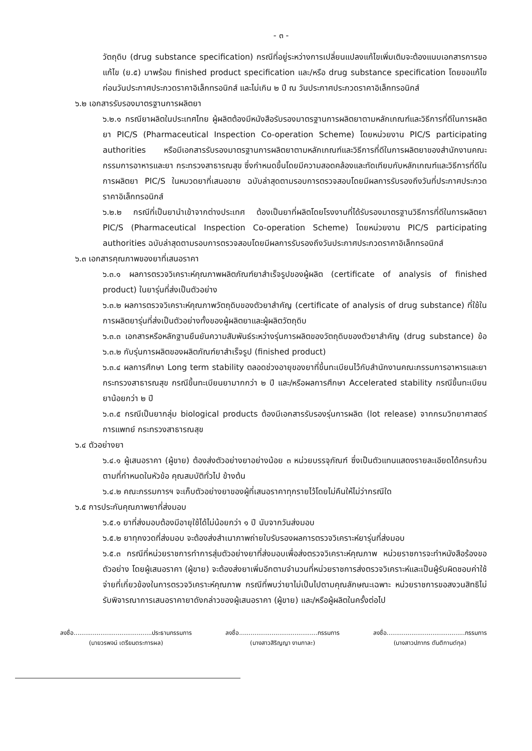- ๓ -
วัตถุดิบ (drug substance specification) กรณีที่อยู่ระหว่างการเปลี่ยนแปลงแก้ไขเพิ่มเติมจะต้องแนบเอกสารการขอแก้ไข (ย.๕) มาพร้อม finished product specification และ/หรือ drug substance specification โดยขอแก้ไขก่อนวันประกาศประกวดราคาอิเล็กทรอนิกส์ และไม่เกิน ๒ ปี ณ วันประกาศประกวดราคาอิเล็กทรอนิกส์
๖.๒ เอกสารรับรองมาตรฐานการผลิตยา
๖.๒.๑ กรณียาผลิตในประเทศไทย ผู้ผลิตต้องมีหนังสือรับรองมาตรฐานการผลิตยาตามหลักเกณฑ์และวิธีการที่ดีในการผลิตยา PIC/S (Pharmaceutical Inspection Co-operation Scheme) โดยหน่วยงาน PIC/S participating authorities หรือมีเอกสารรับรองมาตรฐานการผลิตยาตามหลักเกณฑ์และวิธีการที่ดีในการผลิตยาของสำนักงานคณะกรรมการอาหารและยา กระทรวงสาธารณสุข ซึ่งกำหนดขึ้นโดยมีความสอดคล้องและทัดเทียมกับหลักเกณฑ์และวิธีการที่ดีในการผลิตยา PIC/S ในหมวดยาที่เสนอขาย ฉบับล่าสุดตามรอบการตรวจสอบโดยมีผลการรับรองถึงวันที่ประกาศประกวดราคาอิเล็กทรอนิกส์
๖.๒.๒ กรณีที่เป็นยานำเข้าจากต่างประเทศ ต้องเป็นยาที่ผลิตโดยโรงงานที่ได้รับรองมาตรฐานวิธีการที่ดีในการผลิตยา PIC/S (Pharmaceutical Inspection Co-operation Scheme) โดยหน่วยงาน PIC/S participating authorities ฉบับล่าสุดตามรอบการตรวจสอบโดยมีผลการรับรองถึงวันประกาศประกวดราคาอิเล็กทรอนิกส์
๖.๓ เอกสารคุณภาพของยาที่เสนอราคา
๖.๓.๑ ผลการตรวจวิเคราะห์คุณภาพผลิตภัณฑ์ยาสำเร็จรูปของผู้ผลิต (certificate of analysis of finished product) ในยารุ่นที่ส่งเป็นตัวอย่าง
๖.๓.๒ ผลการตรวจวิเคราะห์คุณภาพวัตถุดิบของตัวยาสำคัญ (certificate of analysis of drug substance) ที่ใช้ในการผลิตยารุ่นที่ส่งเป็นตัวอย่างทั้งของผู้ผลิตยาและผู้ผลิตวัตถุดิบ
๖.๓.๓ เอกสารหรือหลักฐานยืนยันความสัมพันธ์ระหว่างรุ่นการผลิตของวัตถุดิบของตัวยาสำคัญ (drug substance) ข้อ ๖.๓.๒ กับรุ่นการผลิตของผลิตภัณฑ์ยาสำเร็จรูป (finished product)
๖.๓.๔ ผลการศึกษา Long term stability ตลอดช่วงอายุของยาที่ขึ้นทะเบียนไว้กับสำนักงานคณะกรรมการอาหารและยา กระทรวงสาธารณสุข กรณีขึ้นทะเบียนยามากกว่า ๒ ปี และ/หรือผลการศึกษา Accelerated stability กรณีขึ้นทะเบียนยาน้อยกว่า ๒ ปี
๖.๓.๕ กรณีเป็นยากลุ่ม biological products ต้องมีเอกสารรับรองรุ่นการผลิต (lot release) จากกรมวิทยาศาสตร์การแพทย์ กระทรวงสาธารณสุข
๖.๔ ตัวอย่างยา
๖.๔.๑ ผู้เสนอราคา (ผู้ขาย) ต้องส่งตัวอย่างยาอย่างน้อย ๓ หน่วยบรรจุภัณฑ์ ซึ่งเป็นตัวแทนแสดงรายละเอียดได้ครบถ้วนตามที่กำหนดในหัวข้อ คุณสมบัติทั่วไป ข้างต้น
๖.๔.๒ คณะกรรมการฯ จะเก็บตัวอย่างยาของผู้ที่เสนอราคาทุกรายไว้โดยไม่คืนให้ไม่ว่ากรณีใด
๖.๕ การประกันคุณภาพยาที่ส่งมอบ
๖.๕.๑ ยาที่ส่งมอบต้องมีอายุใช้ได้ไม่น้อยกว่า ๑ ปี นับจากวันส่งมอบ
๖.๕.๒ ยาทุกงวดที่ส่งมอบ จะต้องส่งสำเนาภาพถ่ายใบรับรองผลการตรวจวิเคราะห์ยารุ่นที่ส่งมอบ
๖.๕.๓ กรณีที่หน่วยราชการทำการสุ่มตัวอย่างยาที่ส่งมอบเพื่อส่งตรวจวิเคราะห์คุณภาพ หน่วยราชการจะทำหนังสือร้องขอตัวอย่าง โดยผู้เสนอราคา (ผู้ขาย) จะต้องส่งยาเพิ่มอีกตามจำนวนที่หน่วยราชการส่งตรวจวิเคราะห์และเป็นผู้รับผิดชอบค่าใช้จ่ายที่เกี่ยวข้องในการตรวจวิเคราะห์คุณภาพ กรณีที่พบว่ายาไม่เป็นไปตามคุณลักษณะเฉพาะ หน่วยราชการขอสงวนสิทธิไม่รับพิจารณาการเสนอราคายาดังกล่าวของผู้เสนอราคา (ผู้ขาย) และ/หรือผู้ผลิตในครั้งต่อไป
ลงชื่อ.........................................ประธานกรรมการ
(นายวรพจน์ เตรียมตระการผล)
ลงชื่อ.........................................กรรมการ
(นางสาวสิริญญา งามกาละ)
ลงชื่อ.........................................กรรมการ
(นางสาวปภากร ตันติกานต์กุล)